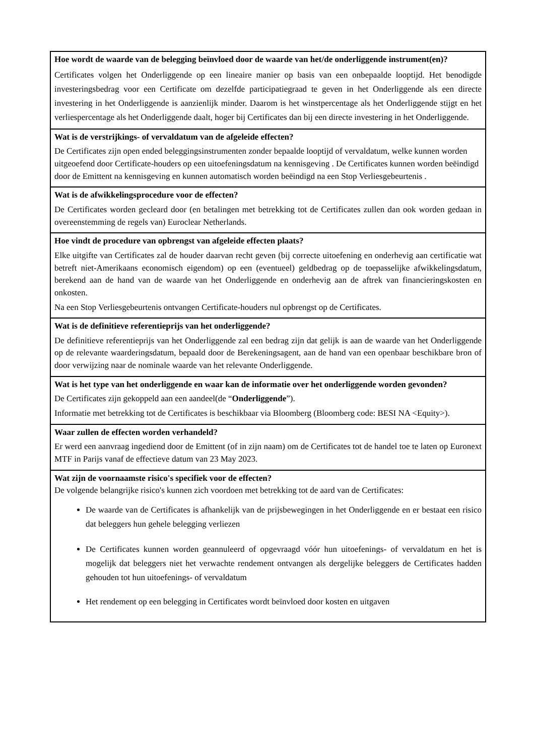| Hoe wordt de waarde van de belegging beïnvloed door de waarde van het/de onderliggende instrument(en)? Certificates volgen het Onderliggende op een lineaire manier op basis van een onbepaalde looptijd. Het benodigde investeringsbedrag voor een Certificate om dezelfde participatiegraad te geven in het Onderliggende als een directe investering in het Onderliggende is aanzienlijk minder. Daarom is het winstpercentage als het Onderliggende stijgt en het verliespercentage als het Onderliggende daalt, hoger bij Certificates dan bij een directe investering in het Onderliggende. |
| Wat is de verstrijkings- of vervaldatum van de afgeleide effecten? De Certificates zijn open ended beleggingsinstrumenten zonder bepaalde looptijd of vervaldatum, welke kunnen worden uitgeoefend door Certificate-houders op een uitoefeningsdatum na kennisgeving . De Certificates kunnen worden beëindigd door de Emittent na kennisgeving en kunnen automatisch worden beëindigd na een Stop Verliesgebeurtenis . |
| Wat is de afwikkelingsprocedure voor de effecten? De Certificates worden gecleard door (en betalingen met betrekking tot de Certificates zullen dan ook worden gedaan in overeenstemming de regels van) Euroclear Netherlands. |
| Hoe vindt de procedure van opbrengst van afgeleide effecten plaats? Elke uitgifte van Certificates zal de houder daarvan recht geven (bij correcte uitoefening en onderhevig aan certificatie wat betreft niet-Amerikaans economisch eigendom) op een (eventueel) geldbedrag op de toepasselijke afwikkelingsdatum, berekend aan de hand van de waarde van het Onderliggende en onderhevig aan de aftrek van financieringskosten en onkosten. Na een Stop Verliesgebeurtenis ontvangen Certificate-houders nul opbrengst op de Certificates. |
| Wat is de definitieve referentieprijs van het onderliggende? De definitieve referentieprijs van het Onderliggende zal een bedrag zijn dat gelijk is aan de waarde van het Onderliggende op de relevante waarderingsdatum, bepaald door de Berekeningsagent, aan de hand van een openbaar beschikbare bron of door verwijzing naar de nominale waarde van het relevante Onderliggende. |
| Wat is het type van het onderliggende en waar kan de informatie over het onderliggende worden gevonden? De Certificates zijn gekoppeld aan een aandeel(de “ Onderliggende ”). Informatie met betrekking tot de Certificates is beschikbaar via Bloomberg (Bloomberg code: BESI NA <Equity>). |
| Waar zullen de effecten worden verhandeld? Er werd een aanvraag ingediend door de Emittent (of in zijn naam) om de Certificates tot de handel toe te laten op Euronext MTF in Parijs vanaf de effectieve datum van 23 May 2023. |
| Wat zijn de voornaamste risico's specifiek voor de effecten? De volgende belangrijke risico's kunnen zich voordoen met betrekking tot de aard van de Certificates: De waarde van de Certificates is afhankelijk van de prijsbewegingen in het Onderliggende en er bestaat een risico dat beleggers hun gehele belegging verliezen De Certificates kunnen worden geannuleerd of opgevraagd vóór hun uitoefenings- of vervaldatum en het is mogelijk dat beleggers niet het verwachte rendement ontvangen als dergelijke beleggers de Certificates hadden gehouden tot hun uitoefenings- of vervaldatum Het rendement op een belegging in Certificates wordt beïnvloed door kosten en uitgaven |